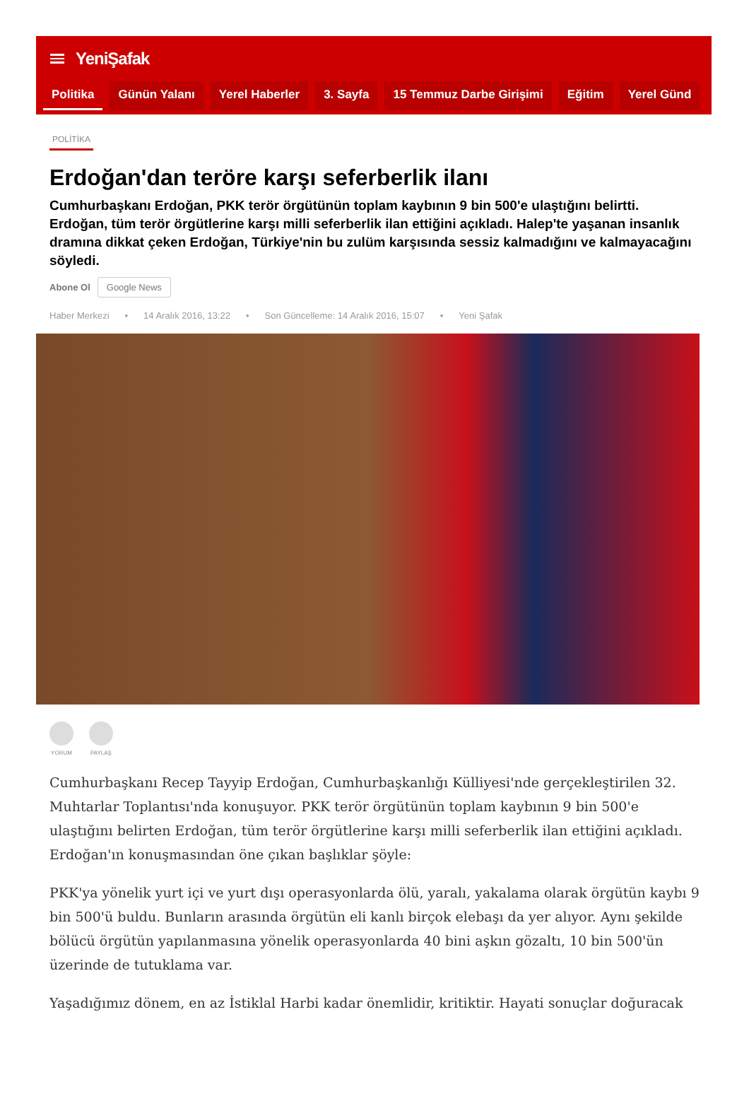YeniŞafak
Politika Günün Yalanı Yerel Haberler 3. Sayfa 15 Temmuz Darbe Girişimi Eğitim Yerel Günd
POLİTİKA
Erdoğan'dan teröre karşı seferberlik ilanı
Cumhurbaşkanı Erdoğan, PKK terör örgütünün toplam kaybının 9 bin 500'e ulaştığını belirtti. Erdoğan, tüm terör örgütlerine karşı milli seferberlik ilan ettiğini açıkladı. Halep'te yaşanan insanlık dramına dikkat çeken Erdoğan, Türkiye'nin bu zulüm karşısında sessiz kalmadığını ve kalmayacağını söyledi.
Abone Ol Google News
Haber Merkezi • 14 Aralık 2016, 13:22 • Son Güncelleme: 14 Aralık 2016, 15:07 • Yeni Şafak
YORUM PAYLAŞ
Cumhurbaşkanı Recep Tayyip Erdoğan, Cumhurbaşkanlığı Külliyesi'nde gerçekleştirilen 32. Muhtarlar Toplantısı'nda konuşuyor. PKK terör örgütünün toplam kaybının 9 bin 500'e ulaştığını belirten Erdoğan, tüm terör örgütlerine karşı milli seferberlik ilan ettiğini açıkladı. Erdoğan'ın konuşmasından öne çıkan başlıklar şöyle:
PKK'ya yönelik yurt içi ve yurt dışı operasyonlarda ölü, yaralı, yakalama olarak örgütün kaybı 9 bin 500'ü buldu. Bunların arasında örgütün eli kanlı birçok elebaşı da yer alıyor. Aynı şekilde bölücü örgütün yapılanmasına yönelik operasyonlarda 40 bini aşkın gözaltı, 10 bin 500'ün üzerinde de tutuklama var.
Yaşadığımız dönem, en az İstiklal Harbi kadar önemlidir, kritiktir. Hayati sonuçlar doğuracak